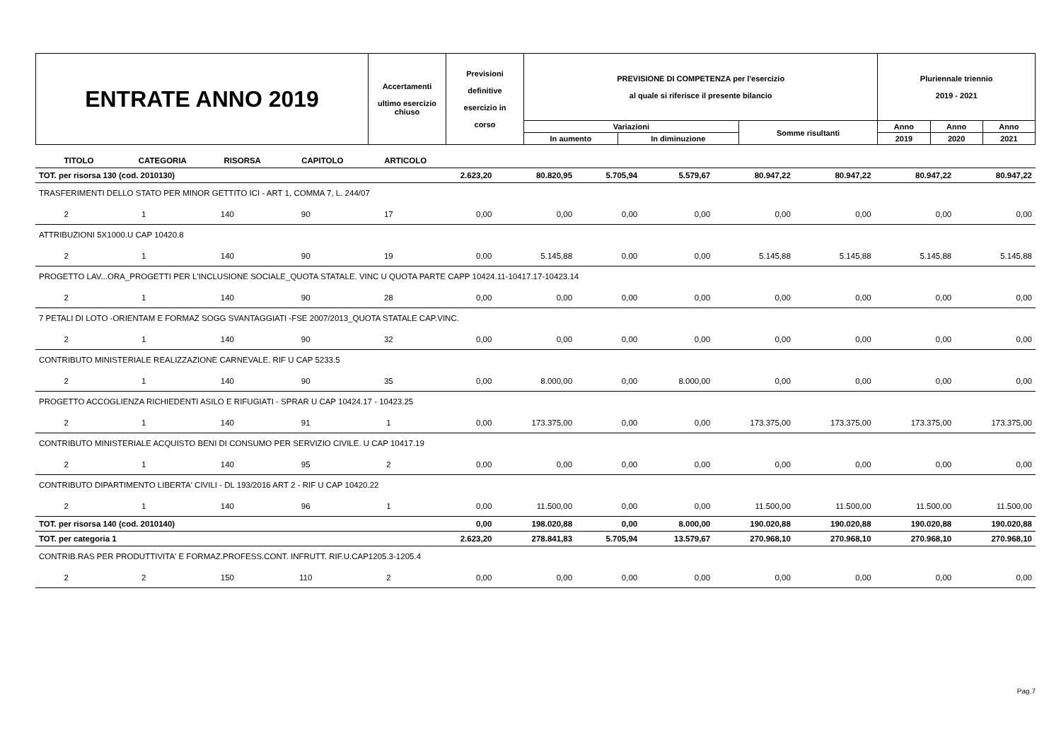| ENTRATE ANNO 2019 | Accertamenti ultimo esercizio chiuso | Previsioni definitive esercizio in corso | PREVISIONE DI COMPETENZA per l'esercizio al quale si riferisce il presente bilancio | | | Pluriennale triennio 2019 - 2021 | | |
| | | | Variazioni | | Somme risultanti | Anno | Anno | Anno |
| | | | In aumento | In diminuzione | | 2019 | 2020 | 2021 |
| TITOLO | CATEGORIA | RISORSA | CAPITOLO | ARTICOLO | | | | | | | | |
| TOT. per risorsa 130 (cod. 2010130) | | | | | 2.623,20 | 80.820,95 | 5.705,94 | 5.579,67 | 80.947,22 | 80.947,22 | 80.947,22 | 80.947,22 |
| TRASFERIMENTI DELLO STATO PER MINOR GETTITO ICI - ART 1, COMMA 7, L. 244/07 | | | | | | | | | | | | |
| 2 | 1 | 140 | 90 | 17 | 0,00 | 0,00 | 0,00 | 0,00 | 0,00 | 0,00 | 0,00 | 0,00 |
| ATTRIBUZIONI 5X1000.U CAP 10420.8 | | | | | | | | | | | | |
| 2 | 1 | 140 | 90 | 19 | 0,00 | 5.145,88 | 0,00 | 0,00 | 5.145,88 | 5.145,88 | 5.145,88 | 5.145,88 |
| PROGETTO LAV...ORA_PROGETTI PER L'INCLUSIONE SOCIALE_QUOTA STATALE. VINC U QUOTA PARTE CAPP 10424.11-10417.17-10423.14 | | | | | | | | | | | | |
| 2 | 1 | 140 | 90 | 28 | 0,00 | 0,00 | 0,00 | 0,00 | 0,00 | 0,00 | 0,00 | 0,00 |
| 7 PETALI DI LOTO -ORIENTAM E FORMAZ SOGG SVANTAGGIATI -FSE 2007/2013_QUOTA STATALE CAP.VINC. | | | | | | | | | | | | |
| 2 | 1 | 140 | 90 | 32 | 0,00 | 0,00 | 0,00 | 0,00 | 0,00 | 0,00 | 0,00 | 0,00 |
| CONTRIBUTO MINISTERIALE REALIZZAZIONE CARNEVALE. RIF U CAP 5233.5 | | | | | | | | | | | | |
| 2 | 1 | 140 | 90 | 35 | 0,00 | 8.000,00 | 0,00 | 8.000,00 | 0,00 | 0,00 | 0,00 | 0,00 |
| PROGETTO ACCOGLIENZA RICHIEDENTI ASILO E RIFUGIATI - SPRAR U CAP 10424.17 - 10423.25 | | | | | | | | | | | | |
| 2 | 1 | 140 | 91 | 1 | 0,00 | 173.375,00 | 0,00 | 0,00 | 173.375,00 | 173.375,00 | 173.375,00 | 173.375,00 |
| CONTRIBUTO MINISTERIALE ACQUISTO BENI DI CONSUMO PER SERVIZIO CIVILE. U CAP 10417.19 | | | | | | | | | | | | |
| 2 | 1 | 140 | 95 | 2 | 0,00 | 0,00 | 0,00 | 0,00 | 0,00 | 0,00 | 0,00 | 0,00 |
| CONTRIBUTO DIPARTIMENTO LIBERTA' CIVILI - DL 193/2016 ART 2 - RIF U CAP 10420.22 | | | | | | | | | | | | |
| 2 | 1 | 140 | 96 | 1 | 0,00 | 11.500,00 | 0,00 | 0,00 | 11.500,00 | 11.500,00 | 11.500,00 | 11.500,00 |
| TOT. per risorsa 140 (cod. 2010140) | | | | | 0,00 | 198.020,88 | 0,00 | 8.000,00 | 190.020,88 | 190.020,88 | 190.020,88 | 190.020,88 |
| TOT. per categoria 1 | | | | | 2.623,20 | 278.841,83 | 5.705,94 | 13.579,67 | 270.968,10 | 270.968,10 | 270.968,10 | 270.968,10 |
| CONTRIB.RAS PER PRODUTTIVITA' E FORMAZ.PROFESS.CONT. INFRUTT. RIF.U.CAP1205.3-1205.4 | | | | | | | | | | | | |
| 2 | 2 | 150 | 110 | 2 | 0,00 | 0,00 | 0,00 | 0,00 | 0,00 | 0,00 | 0,00 | 0,00 |
Pag.7